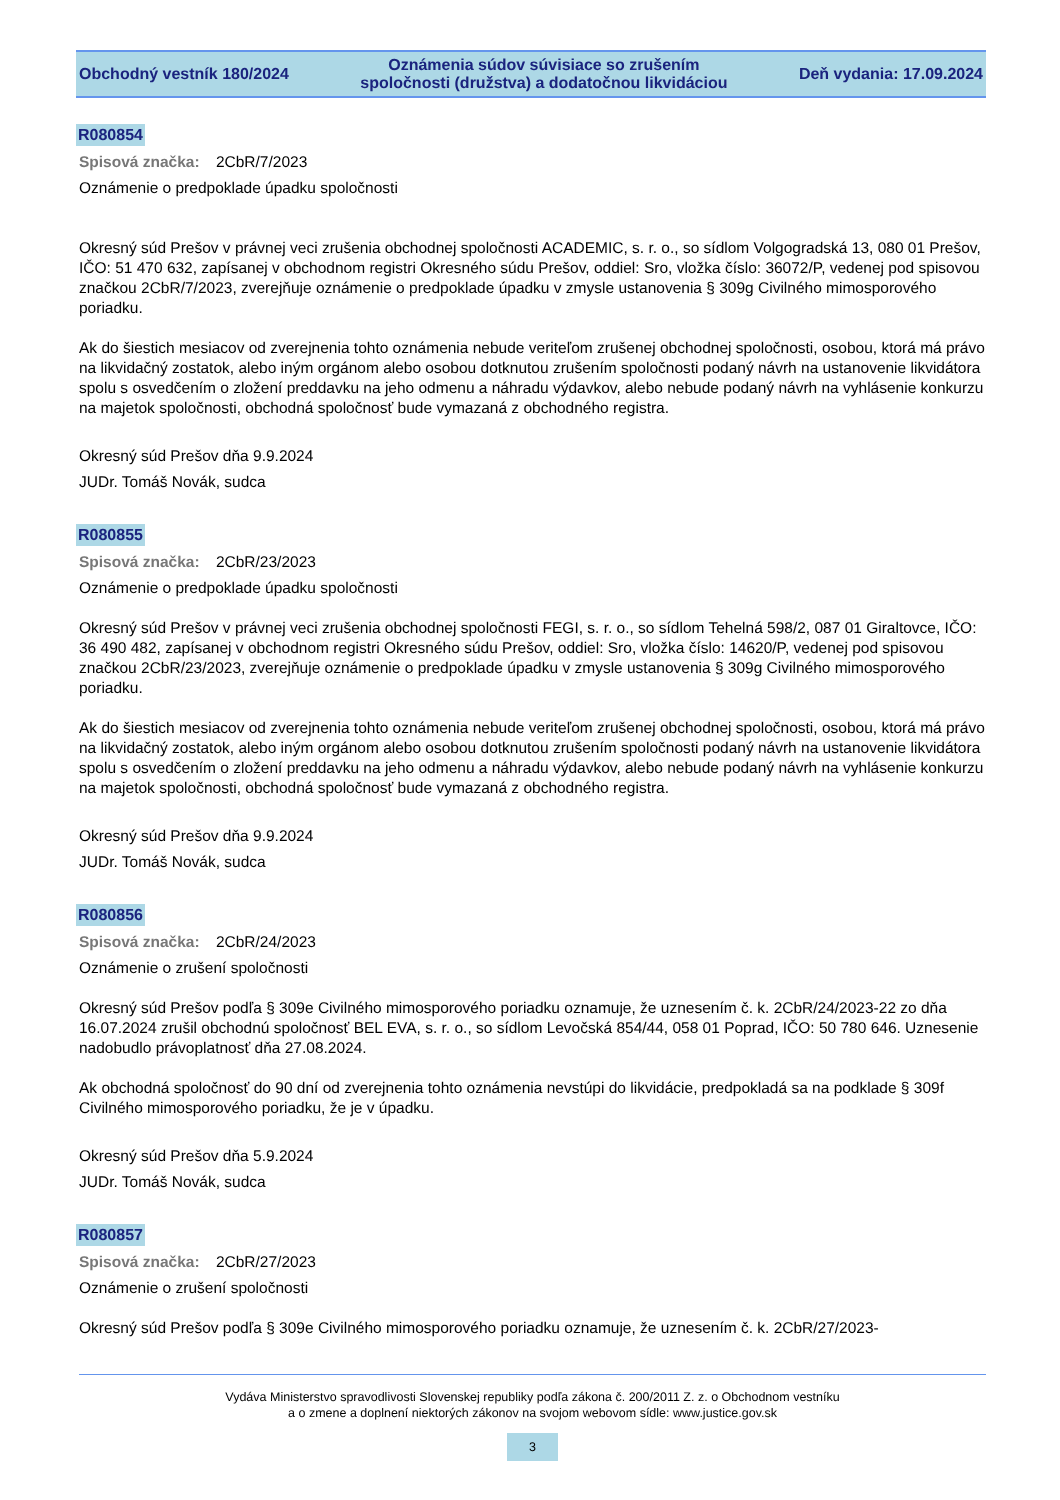Obchodný vestník 180/2024
Oznámenia súdov súvisiace so zrušením
spoločnosti (družstva) a dodatočnou likvidáciou
Deň vydania: 17.09.2024
R080854
Spisová značka: 2CbR/7/2023
Oznámenie o predpoklade úpadku spoločnosti
Okresný súd Prešov v právnej veci zrušenia obchodnej spoločnosti ACADEMIC, s. r. o., so sídlom Volgogradská 13, 080 01 Prešov, IČO: 51 470 632, zapísanej v obchodnom registri Okresného súdu Prešov, oddiel: Sro, vložka číslo: 36072/P, vedenej pod spisovou značkou 2CbR/7/2023, zverejňuje oznámenie o predpoklade úpadku v zmysle ustanovenia § 309g Civilného mimosporového poriadku.
Ak do šiestich mesiacov od zverejnenia tohto oznámenia nebude veriteľom zrušenej obchodnej spoločnosti, osobou, ktorá má právo na likvidačný zostatok, alebo iným orgánom alebo osobou dotknutou zrušením spoločnosti podaný návrh na ustanovenie likvidátora spolu s osvedčením o zložení preddavku na jeho odmenu a náhradu výdavkov, alebo nebude podaný návrh na vyhlásenie konkurzu na majetok spoločnosti, obchodná spoločnosť bude vymazaná z obchodného registra.
Okresný súd Prešov dňa 9.9.2024
JUDr. Tomáš Novák, sudca
R080855
Spisová značka: 2CbR/23/2023
Oznámenie o predpoklade úpadku spoločnosti
Okresný súd Prešov v právnej veci zrušenia obchodnej spoločnosti FEGI, s. r. o., so sídlom Tehelná 598/2, 087 01 Giraltovce, IČO: 36 490 482, zapísanej v obchodnom registri Okresného súdu Prešov, oddiel: Sro, vložka číslo: 14620/P, vedenej pod spisovou značkou 2CbR/23/2023, zverejňuje oznámenie o predpoklade úpadku v zmysle ustanovenia § 309g Civilného mimosporového poriadku.
Ak do šiestich mesiacov od zverejnenia tohto oznámenia nebude veriteľom zrušenej obchodnej spoločnosti, osobou, ktorá má právo na likvidačný zostatok, alebo iným orgánom alebo osobou dotknutou zrušením spoločnosti podaný návrh na ustanovenie likvidátora spolu s osvedčením o zložení preddavku na jeho odmenu a náhradu výdavkov, alebo nebude podaný návrh na vyhlásenie konkurzu na majetok spoločnosti, obchodná spoločnosť bude vymazaná z obchodného registra.
Okresný súd Prešov dňa 9.9.2024
JUDr. Tomáš Novák, sudca
R080856
Spisová značka: 2CbR/24/2023
Oznámenie o zrušení spoločnosti
Okresný súd Prešov podľa § 309e Civilného mimosporového poriadku oznamuje, že uznesením č. k. 2CbR/24/2023-22 zo dňa 16.07.2024 zrušil obchodnú spoločnosť BEL EVA, s. r. o., so sídlom Levočská 854/44, 058 01 Poprad, IČO: 50 780 646. Uznesenie nadobudlo právoplatnosť dňa 27.08.2024.
Ak obchodná spoločnosť do 90 dní od zverejnenia tohto oznámenia nevstúpi do likvidácie, predpokladá sa na podklade § 309f Civilného mimosporového poriadku, že je v úpadku.
Okresný súd Prešov dňa 5.9.2024
JUDr. Tomáš Novák, sudca
R080857
Spisová značka: 2CbR/27/2023
Oznámenie o zrušení spoločnosti
Okresný súd Prešov podľa § 309e Civilného mimosporového poriadku oznamuje, že uznesením č. k. 2CbR/27/2023-
Vydáva Ministerstvo spravodlivosti Slovenskej republiky podľa zákona č. 200/2011 Z. z. o Obchodnom vestníku
a o zmene a doplnení niektorých zákonov na svojom webovom sídle: www.justice.gov.sk
3